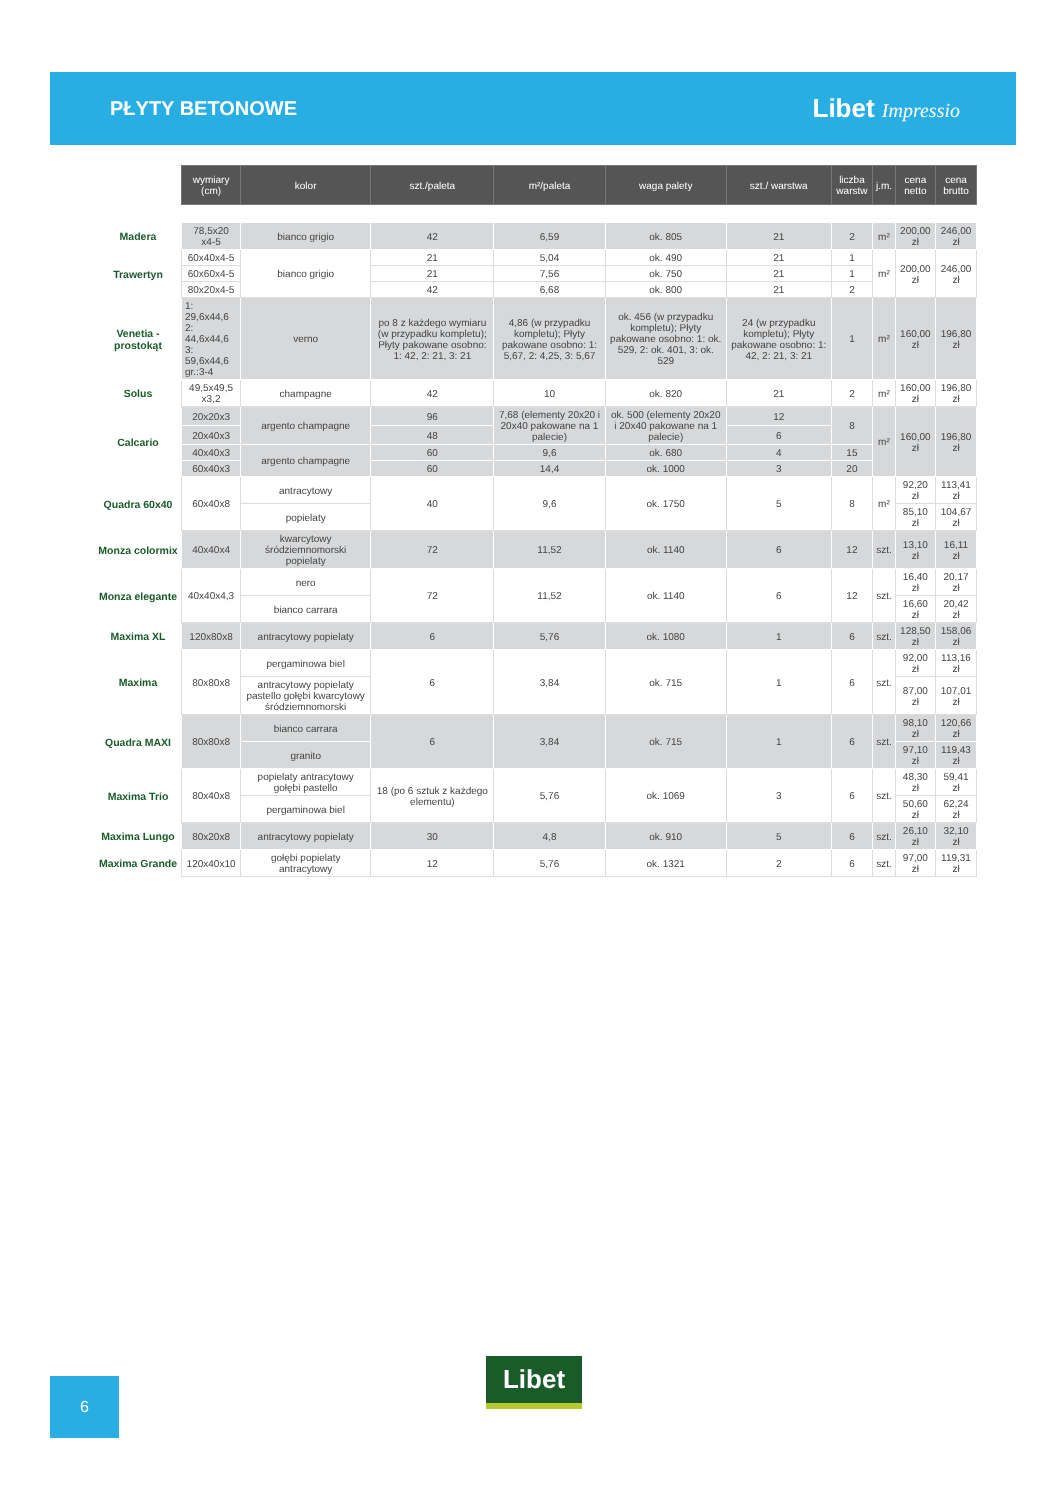PŁYTY BETONOWE
Libet Impressio
| | wymiary (cm) | kolor | szt./paleta | m²/paleta | waga palety | szt./ warstwa | liczba warstw | j.m. | cena netto | cena brutto |
| Madera | 78,5x20 x4-5 | bianco grigio | 42 | 6,59 | ok. 805 | 21 | 2 | m² | 200,00 zł | 246,00 zł |
| Trawertyn | 60x40x4-5 | bianco grigio | 21 | 5,04 | ok. 490 | 21 | 1 | m² | 200,00 zł | 246,00 zł |
| | 60x60x4-5 | | 21 | 7,56 | ok. 750 | 21 | 1 | | | |
| | 80x20x4-5 | | 42 | 6,68 | ok. 800 | 21 | 2 | | | |
| Venetia - prostokąt | 1: 29,6x44,6 2: 44,6x44,6 3: 59,6x44,6 gr.:3-4 | verno | po 8 z każdego wymiaru (w przypadku kompletu); Płyty pakowane osobno: 1: 42, 2: 21, 3: 21 | 4,86 (w przypadku kompletu); Płyty pakowane osobno: 1: 5,67, 2: 4,25, 3: 5,67 | ok. 456 (w przypadku kompletu); Płyty pakowane osobno: 1: ok. 529, 2: ok. 401, 3: ok. 529 | 24 (w przypadku kompletu); Płyty pakowane osobno: 1: 42, 2: 21, 3: 21 | 1 | m² | 160,00 zł | 196,80 zł |
| Solus | 49,5x49,5 x3,2 | champagne | 42 | 10 | ok. 820 | 21 | 2 | m² | 160,00 zł | 196,80 zł |
| Calcario | 20x20x3 | argento champagne | 96 | 7,68 (elementy 20x20 i 20x40 pakowane na 1 palecie) | ok. 500 (elementy 20x20 i 20x40 pakowane na 1 palecie) | 12 | 8 | m² | 160,00 zł | 196,80 zł |
| | 20x40x3 | | 48 | | | 6 | | | | |
| | 40x40x3 | argento champagne | 60 | 9,6 | ok. 680 | 4 | 15 | | | |
| | 60x40x3 | | 60 | 14,4 | ok. 1000 | 3 | 20 | | | |
| Quadra 60x40 | 60x40x8 | antracytowy | 40 | 9,6 | ok. 1750 | 5 | 8 | m² | 92,20 zł | 113,41 zł |
| | | popielaty | | | | | | | 85,10 zł | 104,67 zł |
| Monza colormix | 40x40x4 | kwarcytowy śródziemnomorski popielaty | 72 | 11,52 | ok. 1140 | 6 | 12 | szt. | 13,10 zł | 16,11 zł |
| Monza elegante | 40x40x4,3 | nero | 72 | 11,52 | ok. 1140 | 6 | 12 | szt. | 16,40 zł | 20,17 zł |
| | | bianco carrara | | | | | | | 16,60 zł | 20,42 zł |
| Maxima XL | 120x80x8 | antracytowy popielaty | 6 | 5,76 | ok. 1080 | 1 | 6 | szt. | 128,50 zł | 158,06 zł |
| Maxima | 80x80x8 | pergaminowa biel | 6 | 3,84 | ok. 715 | 1 | 6 | szt. | 92,00 zł | 113,16 zł |
| | | antracytowy popielaty pastello gołębi kwarcytowy śródziemnomorski | | | | | | | 87,00 zł | 107,01 zł |
| Quadra MAXI | 80x80x8 | bianco carrara | 6 | 3,84 | ok. 715 | 1 | 6 | szt. | 98,10 zł | 120,66 zł |
| | | granito | | | | | | | 97,10 zł | 119,43 zł |
| Maxima Trio | 80x40x8 | popielaty antracytowy gołębi pastello | 18 (po 6 sztuk z każdego elementu) | 5,76 | ok. 1069 | 3 | 6 | szt. | 48,30 zł | 59,41 zł |
| | | pergaminowa biel | | | | | | | 50,60 zł | 62,24 zł |
| Maxima Lungo | 80x20x8 | antracytowy popielaty | 30 | 4,8 | ok. 910 | 5 | 6 | szt. | 26,10 zł | 32,10 zł |
| Maxima Grande | 120x40x10 | gołębi popielaty antracytowy | 12 | 5,76 | ok. 1321 | 2 | 6 | szt. | 97,00 zł | 119,31 zł |
6 Libet